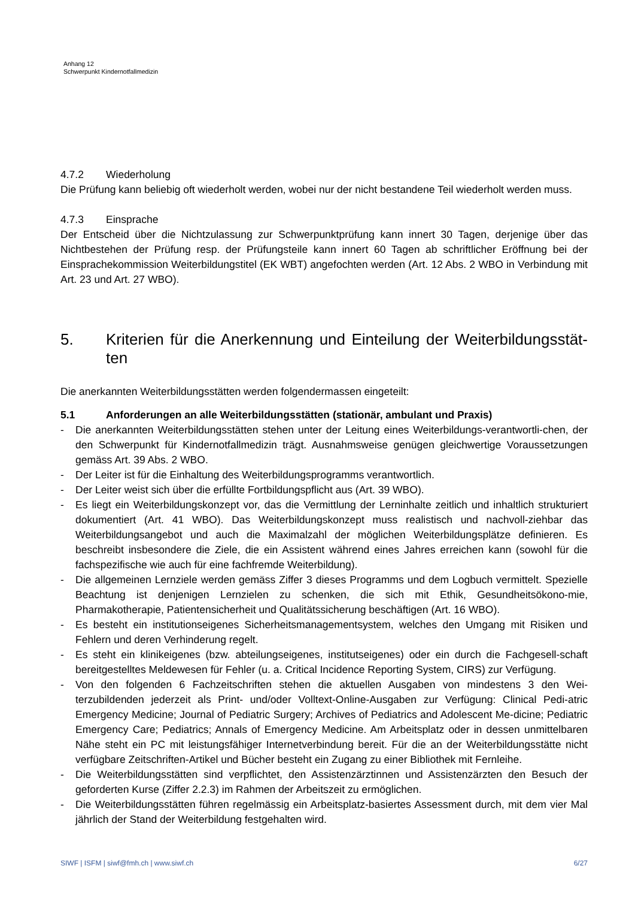Anhang 12
Schwerpunkt Kindernotfallmedizin
4.7.2 Wiederholung
Die Prüfung kann beliebig oft wiederholt werden, wobei nur der nicht bestandene Teil wiederholt werden muss.
4.7.3 Einsprache
Der Entscheid über die Nichtzulassung zur Schwerpunktprüfung kann innert 30 Tagen, derjenige über das Nichtbestehen der Prüfung resp. der Prüfungsteile kann innert 60 Tagen ab schriftlicher Eröffnung bei der Einsprachekommission Weiterbildungstitel (EK WBT) angefochten werden (Art. 12 Abs. 2 WBO in Verbindung mit Art. 23 und Art. 27 WBO).
5. Kriterien für die Anerkennung und Einteilung der Weiterbildungsstät-ten
Die anerkannten Weiterbildungsstätten werden folgendermassen eingeteilt:
5.1 Anforderungen an alle Weiterbildungsstätten (stationär, ambulant und Praxis)
- Die anerkannten Weiterbildungsstätten stehen unter der Leitung eines Weiterbildungs-verantwortli-chen, der den Schwerpunkt für Kindernotfallmedizin trägt. Ausnahmsweise genügen gleichwertige Voraussetzungen gemäss Art. 39 Abs. 2 WBO.
- Der Leiter ist für die Einhaltung des Weiterbildungsprogramms verantwortlich.
- Der Leiter weist sich über die erfüllte Fortbildungspflicht aus (Art. 39 WBO).
- Es liegt ein Weiterbildungskonzept vor, das die Vermittlung der Lerninhalte zeitlich und inhaltlich strukturiert dokumentiert (Art. 41 WBO). Das Weiterbildungskonzept muss realistisch und nachvoll-ziehbar das Weiterbildungsangebot und auch die Maximalzahl der möglichen Weiterbildungsplätze definieren. Es beschreibt insbesondere die Ziele, die ein Assistent während eines Jahres erreichen kann (sowohl für die fachspezifische wie auch für eine fachfremde Weiterbildung).
- Die allgemeinen Lernziele werden gemäss Ziffer 3 dieses Programms und dem Logbuch vermittelt. Spezielle Beachtung ist denjenigen Lernzielen zu schenken, die sich mit Ethik, Gesundheitsökono-mie, Pharmakotherapie, Patientensicherheit und Qualitätssicherung beschäftigen (Art. 16 WBO).
- Es besteht ein institutionseigenes Sicherheitsmanagementsystem, welches den Umgang mit Risiken und Fehlern und deren Verhinderung regelt.
- Es steht ein klinikeigenes (bzw. abteilungseigenes, institutseigenes) oder ein durch die Fachgesell-schaft bereitgestelltes Meldewesen für Fehler (u. a. Critical Incidence Reporting System, CIRS) zur Verfügung.
- Von den folgenden 6 Fachzeitschriften stehen die aktuellen Ausgaben von mindestens 3 den Wei-terzubildenden jederzeit als Print- und/oder Volltext-Online-Ausgaben zur Verfügung: Clinical Pedi-atric Emergency Medicine; Journal of Pediatric Surgery; Archives of Pediatrics and Adolescent Me-dicine; Pediatric Emergency Care; Pediatrics; Annals of Emergency Medicine. Am Arbeitsplatz oder in dessen unmittelbaren Nähe steht ein PC mit leistungsfähiger Internetverbindung bereit. Für die an der Weiterbildungsstätte nicht verfügbare Zeitschriften-Artikel und Bücher besteht ein Zugang zu einer Bibliothek mit Fernleihe.
- Die Weiterbildungsstätten sind verpflichtet, den Assistenzärztinnen und Assistenzärzten den Besuch der geforderten Kurse (Ziffer 2.2.3) im Rahmen der Arbeitszeit zu ermöglichen.
- Die Weiterbildungsstätten führen regelmässig ein Arbeitsplatz-basiertes Assessment durch, mit dem vier Mal jährlich der Stand der Weiterbildung festgehalten wird.
SIWF | ISFM | siwf@fmh.ch | www.siwf.ch 6/27